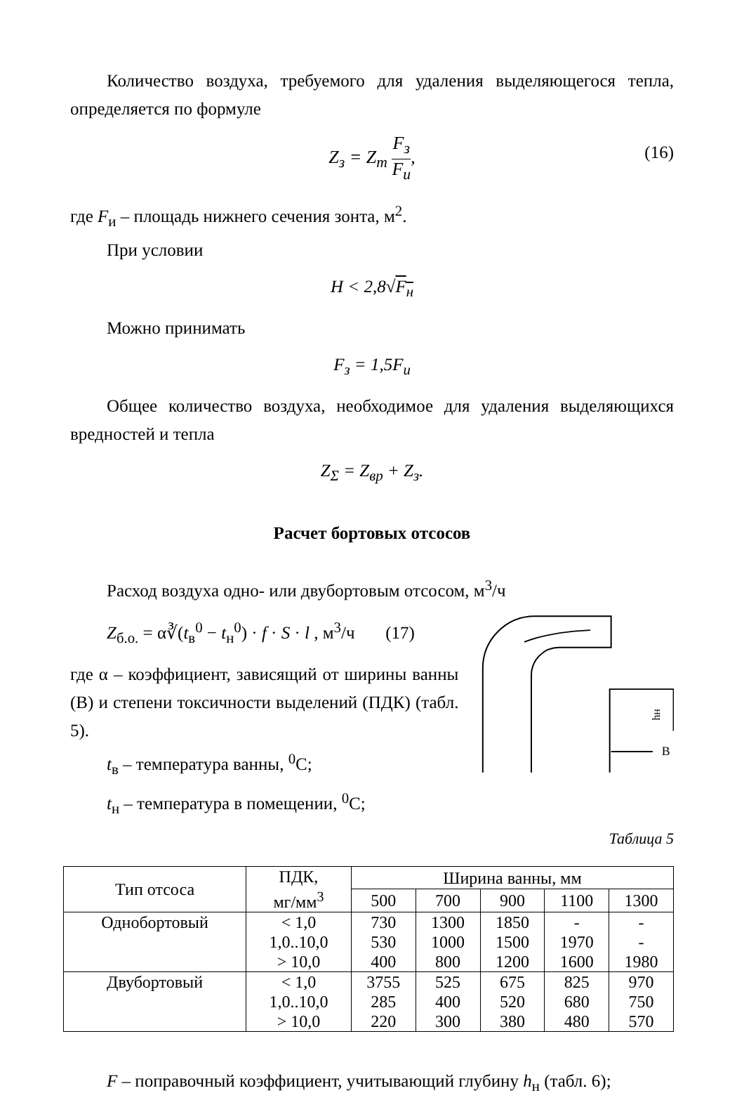Количество воздуха, требуемого для удаления выделяющегося тепла, определяется по формуле
Z<sub>з</sub> = Z<sub>т</sub> F<sub>з</sub> F<sub>и</sub>,
(16)
где F<sub>и</sub> – площадь нижнего сечения зонта, м<sup>2</sup>.
При условии
H < 2,8√F<sub>н</sub>
Можно принимать
F<sub>з</sub> = 1,5F<sub>и</sub>
Общее количество воздуха, необходимое для удаления выделяющихся вредностей и тепла
Z<sub>Σ</sub> = Z<sub>вр</sub> + Z<sub>з</sub>.
Расчет бортовых отсосов
Расход воздуха одно- или двубортовым отсосом, м<sup>3</sup>/ч
Z<sub>б.о.</sub> = α∛(t<sub>в</sub><sup>0</sup> − t<sub>н</sub><sup>0</sup>) · f · S · l , м<sup>3</sup>/ч (17)
где α – коэффициент, зависящий от ширины ванны (В) и степени токсичности выделений (ПДК) (табл. 5).
t<sub>в</sub> – температура ванны, <sup>0</sup>С;
t<sub>н</sub> – температура в помещении, <sup>0</sup>С;
hн
В
Таблица 5
| Тип отсоса | ПДК, мг/мм<sup>3</sup> | Ширина ванны, мм | | | | |
| --- | --- | --- | --- | --- | --- | --- |
| | | 500 | 700 | 900 | 1100 | 1300 |
| Однобортовый | < 1,0 | 730 | 1300 | 1850 | - | - |
| | 1,0..10,0 | 530 | 1000 | 1500 | 1970 | - |
| | > 10,0 | 400 | 800 | 1200 | 1600 | 1980 |
| Двубортовый | < 1,0 | 3755 | 525 | 675 | 825 | 970 |
| | 1,0..10,0 | 285 | 400 | 520 | 680 | 750 |
| | > 10,0 | 220 | 300 | 380 | 480 | 570 |
F – поправочный коэффициент, учитывающий глубину h<sub>н</sub> (табл. 6);